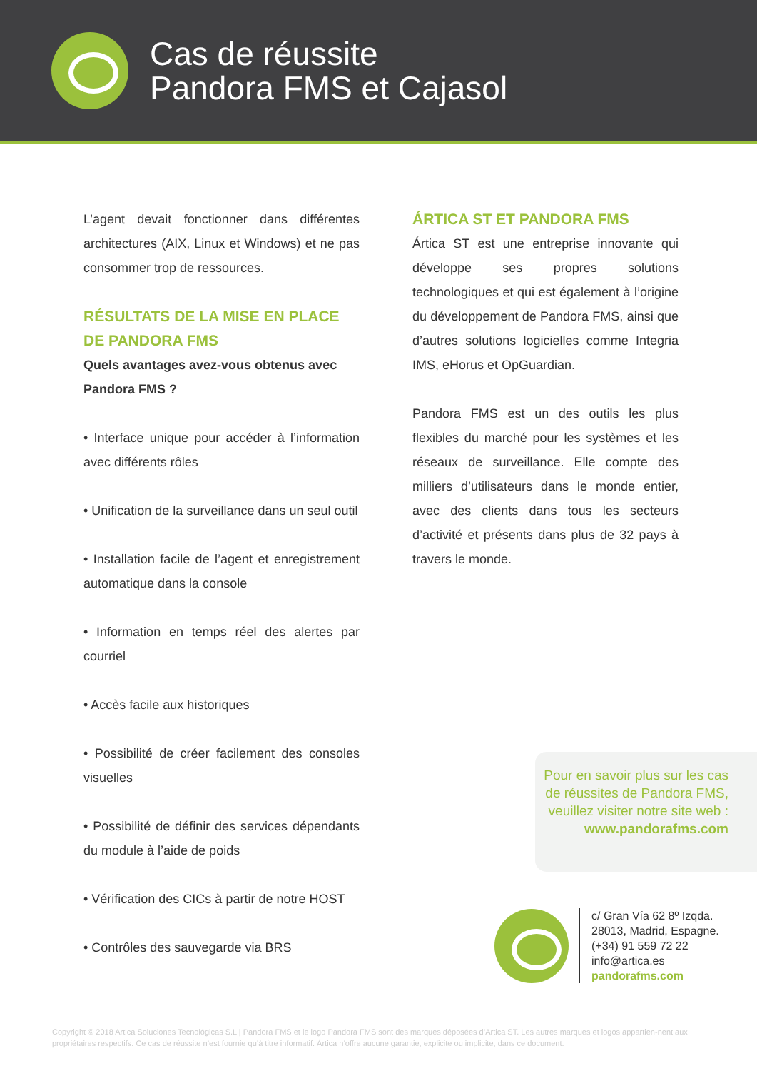Cas de réussite
Pandora FMS et Cajasol
L’agent devait fonctionner dans différentes architectures (AIX, Linux et Windows) et ne pas consommer trop de ressources.
RÉSULTATS DE LA MISE EN PLACE DE PANDORA FMS
Quels avantages avez-vous obtenus avec Pandora FMS ?
• Interface unique pour accéder à l’information avec différents rôles
• Unification de la surveillance dans un seul outil
• Installation facile de l’agent et enregistrement automatique dans la console
• Information en temps réel des alertes par courriel
• Accès facile aux historiques
• Possibilité de créer facilement des consoles visuelles
• Possibilité de définir des services dépendants du module à l’aide de poids
• Vérification des CICs à partir de notre HOST
• Contrôles des sauvegarde via BRS
ÁRTICA ST ET PANDORA FMS
Ártica ST est une entreprise innovante qui développe ses propres solutions technologiques et qui est également à l’origine du développement de Pandora FMS, ainsi que d’autres solutions logicielles comme Integria IMS, eHorus et OpGuardian.
Pandora FMS est un des outils les plus flexibles du marché pour les systèmes et les réseaux de surveillance. Elle compte des milliers d’utilisateurs dans le monde entier, avec des clients dans tous les secteurs d’activité et présents dans plus de 32 pays à travers le monde.
Pour en savoir plus sur les cas de réussites de Pandora FMS, veuillez visiter notre site web :
www.pandorafms.com
c/ Gran Vía 62 8º Izqda.
28013, Madrid, Espagne.
(+34) 91 559 72 22
info@artica.es
pandorafms.com
Copyright © 2018 Artica Soluciones Tecnológicas S.L | Pandora FMS et le logo Pandora FMS sont des marques déposées d’Artica ST. Les autres marques et logos appartien-nent aux propriétaires respectifs. Ce cas de réussite n’est fournie qu’à titre informatif. Ártica n’offre aucune garantie, explicite ou implicite, dans ce document.